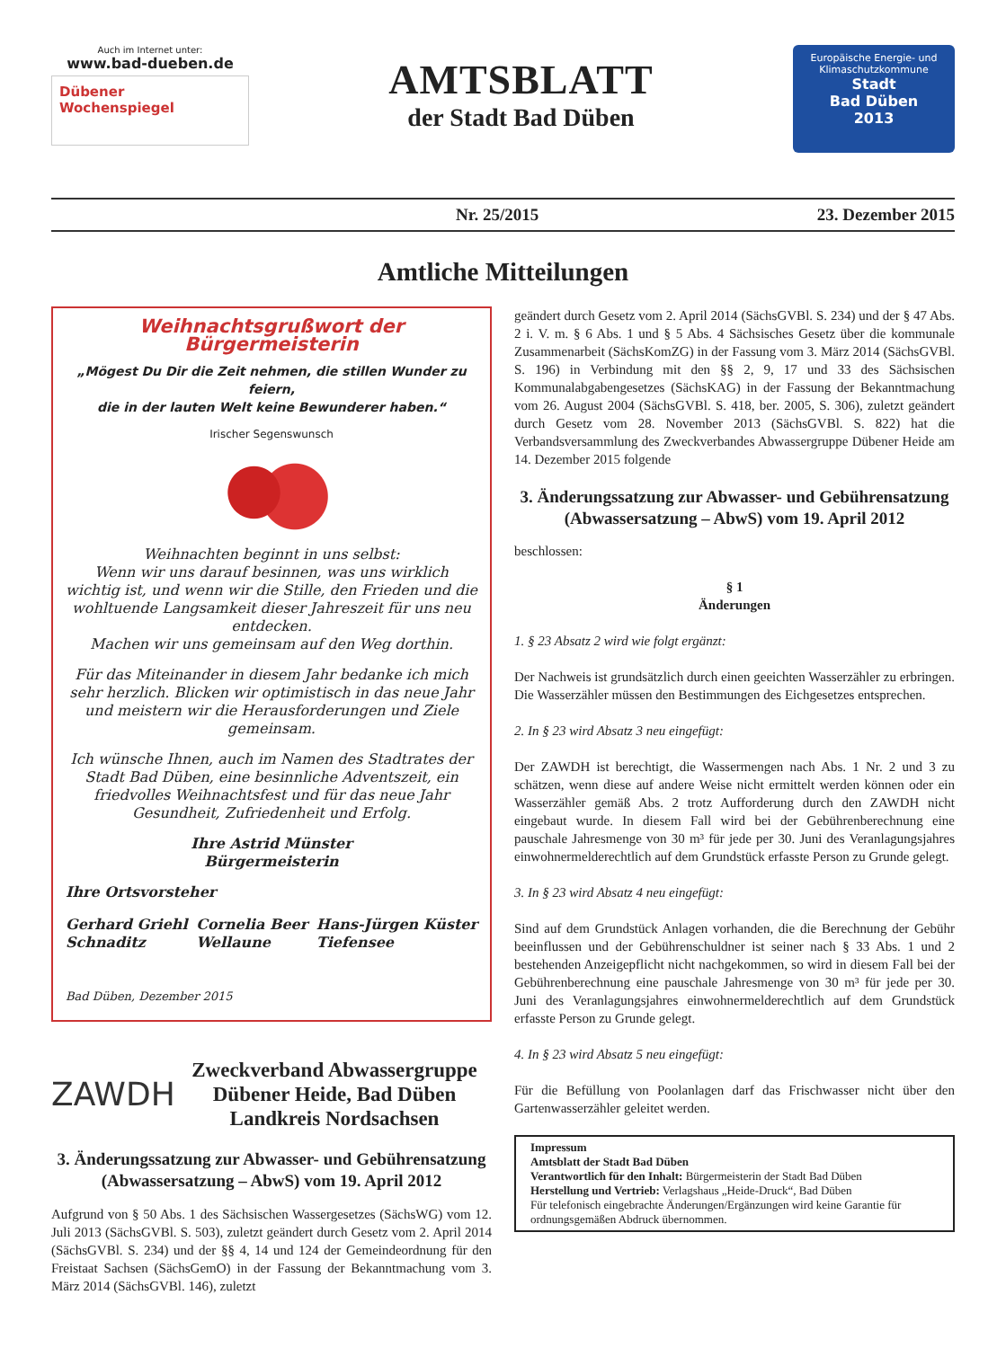Auch im Internet unter:
www.bad-dueben.de
Dübener
Wochenspiegel
AMTSBLATT
der Stadt Bad Düben
Europäische Energie- und Klimaschutzkommune
Stadt
Bad Düben
2013
Nr. 25/2015 23. Dezember 2015
Amtliche Mitteilungen
Weihnachtsgrußwort der Bürgermeisterin
„Mögest Du Dir die Zeit nehmen, die stillen Wunder zu feiern,
die in der lauten Welt keine Bewunderer haben.“
Irischer Segenswunsch
Weihnachten beginnt in uns selbst:
Wenn wir uns darauf besinnen, was uns wirklich wichtig ist, und wenn wir die Stille, den Frieden und die wohltuende Langsamkeit dieser Jahreszeit für uns neu entdecken.
Machen wir uns gemeinsam auf den Weg dorthin.
Für das Miteinander in diesem Jahr bedanke ich mich sehr herzlich. Blicken wir optimistisch in das neue Jahr und meistern wir die Herausforderungen und Ziele gemeinsam.
Ich wünsche Ihnen, auch im Namen des Stadtrates der Stadt Bad Düben, eine besinnliche Adventszeit, ein friedvolles Weihnachtsfest und für das neue Jahr Gesundheit, Zufriedenheit und Erfolg.
Ihre Astrid Münster
Bürgermeisterin
Ihre Ortsvorsteher
Gerhard Griehl
Schnaditz Cornelia Beer
Wellaune Hans-Jürgen Küster
Tiefensee
Bad Düben, Dezember 2015
ZAWDH
Zweckverband Abwassergruppe
Dübener Heide, Bad Düben
Landkreis Nordsachsen
3. Änderungssatzung zur Abwasser- und Gebührensatzung
(Abwassersatzung – AbwS) vom 19. April 2012
Aufgrund von § 50 Abs. 1 des Sächsischen Wassergesetzes (SächsWG) vom 12. Juli 2013 (SächsGVBl. S. 503), zuletzt geändert durch Gesetz vom 2. April 2014 (SächsGVBl. S. 234) und der §§ 4, 14 und 124 der Gemeindeordnung für den Freistaat Sachsen (SächsGemO) in der Fassung der Bekanntmachung vom 3. März 2014 (SächsGVBl. 146), zuletzt
geändert durch Gesetz vom 2. April 2014 (SächsGVBl. S. 234) und der § 47 Abs. 2 i. V. m. § 6 Abs. 1 und § 5 Abs. 4 Sächsisches Gesetz über die kommunale Zusammenarbeit (SächsKomZG) in der Fassung vom 3. März 2014 (SächsGVBl. S. 196) in Verbindung mit den §§ 2, 9, 17 und 33 des Sächsischen Kommunalabgabengesetzes (SächsKAG) in der Fassung der Bekanntmachung vom 26. August 2004 (SächsGVBl. S. 418, ber. 2005, S. 306), zuletzt geändert durch Gesetz vom 28. November 2013 (SächsGVBl. S. 822) hat die Verbandsversammlung des Zweckverbandes Abwassergruppe Dübener Heide am 14. Dezember 2015 folgende
3. Änderungssatzung zur Abwasser- und Gebührensatzung
(Abwassersatzung – AbwS) vom 19. April 2012
beschlossen:
§ 1
Änderungen
1. § 23 Absatz 2 wird wie folgt ergänzt:
Der Nachweis ist grundsätzlich durch einen geeichten Wasserzähler zu erbringen. Die Wasserzähler müssen den Bestimmungen des Eichgesetzes entsprechen.
2. In § 23 wird Absatz 3 neu eingefügt:
Der ZAWDH ist berechtigt, die Wassermengen nach Abs. 1 Nr. 2 und 3 zu schätzen, wenn diese auf andere Weise nicht ermittelt werden können oder ein Wasserzähler gemäß Abs. 2 trotz Aufforderung durch den ZAWDH nicht eingebaut wurde. In diesem Fall wird bei der Gebührenberechnung eine pauschale Jahresmenge von 30 m³ für jede per 30. Juni des Veranlagungsjahres einwohnermelderechtlich auf dem Grundstück erfasste Person zu Grunde gelegt.
3. In § 23 wird Absatz 4 neu eingefügt:
Sind auf dem Grundstück Anlagen vorhanden, die die Berechnung der Gebühr beeinflussen und der Gebührenschuldner ist seiner nach § 33 Abs. 1 und 2 bestehenden Anzeigepflicht nicht nachgekommen, so wird in diesem Fall bei der Gebührenberechnung eine pauschale Jahresmenge von 30 m³ für jede per 30. Juni des Veranlagungsjahres einwohnermelderechtlich auf dem Grundstück erfasste Person zu Grunde gelegt.
4. In § 23 wird Absatz 5 neu eingefügt:
Für die Befüllung von Poolanlagen darf das Frischwasser nicht über den Gartenwasserzähler geleitet werden.
Impressum
Amtsblatt der Stadt Bad Düben
Verantwortlich für den Inhalt: Bürgermeisterin der Stadt Bad Düben
Herstellung und Vertrieb: Verlagshaus „Heide-Druck“, Bad Düben
Für telefonisch eingebrachte Änderungen/Ergänzungen wird keine Garantie für ordnungsgemäßen Abdruck übernommen.